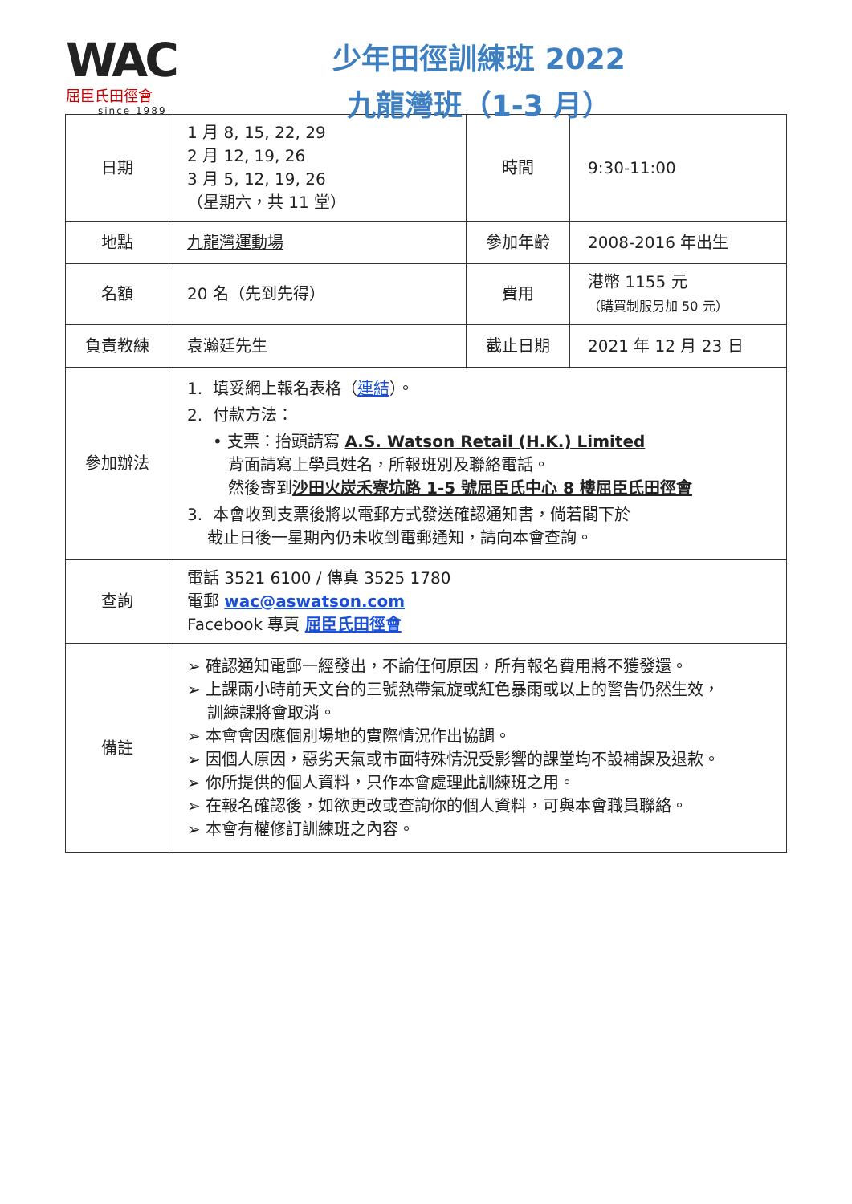WAC
屈臣氏田徑會
since 1989
少年田徑訓練班 2022
九龍灣班（1-3 月）
| 日期 | 1 月 8, 15, 22, 29 2 月 12, 19, 26 3 月 5, 12, 19, 26 （星期六，共 11 堂） | 時間 | 9:30-11:00 |
| 地點 | 九龍灣運動場 | 參加年齡 | 2008-2016 年出生 |
| 名額 | 20 名（先到先得） | 費用 | 港幣 1155 元 （購買制服另加 50 元） |
| 負責教練 | 袁瀚廷先生 | 截止日期 | 2021 年 12 月 23 日 |
| 參加辦法 | 1. 填妥網上報名表格（ 連結 ）。 2. 付款方法： • 支票：抬頭請寫 A.S. Watson Retail (H.K.) Limited 背面請寫上學員姓名，所報班別及聯絡電話。 然後寄到 沙田火炭禾寮坑路 1-5 號屈臣氏中心 8 樓屈臣氏田徑會 3. 本會收到支票後將以電郵方式發送確認通知書，倘若閣下於 截止日後一星期內仍未收到電郵通知，請向本會查詢。 | | |
| 查詢 | 電話 3521 6100 / 傳真 3525 1780 電郵 wac@aswatson.com Facebook 專頁 屈臣氏田徑會 | | |
| 備註 | ➢ 確認通知電郵一經發出，不論任何原因，所有報名費用將不獲發還。 ➢ 上課兩小時前天文台的三號熱帶氣旋或紅色暴雨或以上的警告仍然生效， 訓練課將會取消。 ➢ 本會會因應個別場地的實際情況作出協調。 ➢ 因個人原因，惡劣天氣或市面特殊情況受影響的課堂均不設補課及退款。 ➢ 你所提供的個人資料，只作本會處理此訓練班之用。 ➢ 在報名確認後，如欲更改或查詢你的個人資料，可與本會職員聯絡。 ➢ 本會有權修訂訓練班之內容。 | | |